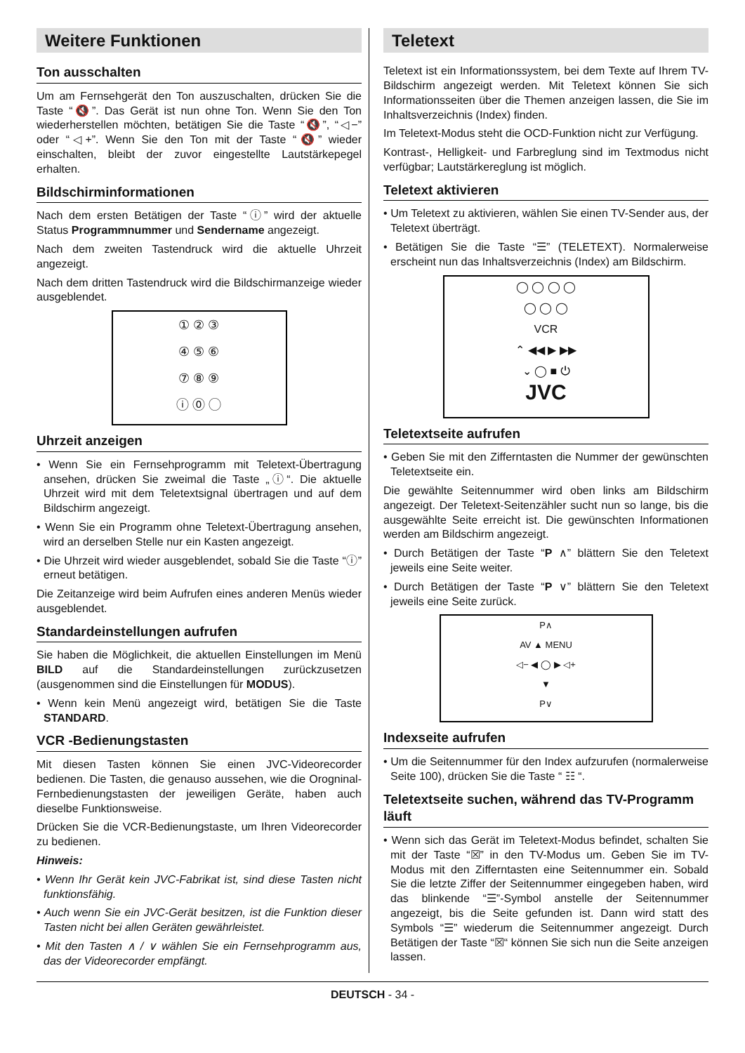Weitere Funktionen
Ton ausschalten
Um am Fernsehgerät den Ton auszuschalten, drücken Sie die Taste “🔇”. Das Gerät ist nun ohne Ton. Wenn Sie den Ton wiederherstellen möchten, betätigen Sie die Taste “🔇”, “◁−” oder “◁+”. Wenn Sie den Ton mit der Taste “🔇” wieder einschalten, bleibt der zuvor eingestellte Lautstärkepegel erhalten.
Bildschirminformationen
Nach dem ersten Betätigen der Taste “ⓘ” wird der aktuelle Status Programmnummer und Sendername angezeigt.
Nach dem zweiten Tastendruck wird die aktuelle Uhrzeit angezeigt.
Nach dem dritten Tastendruck wird die Bildschirmanzeige wieder ausgeblendet.
① ② ③
④ ⑤ ⑥
⑦ ⑧ ⑨
ⓘ ⓪ ◯
Uhrzeit anzeigen
• Wenn Sie ein Fernsehprogramm mit Teletext-Übertragung ansehen, drücken Sie zweimal die Taste „ⓘ“. Die aktuelle Uhrzeit wird mit dem Teletextsignal übertragen und auf dem Bildschirm angezeigt.
• Wenn Sie ein Programm ohne Teletext-Übertragung ansehen, wird an derselben Stelle nur ein Kasten angezeigt.
• Die Uhrzeit wird wieder ausgeblendet, sobald Sie die Taste “ⓘ” erneut betätigen.
Die Zeitanzeige wird beim Aufrufen eines anderen Menüs wieder ausgeblendet.
Standardeinstellungen aufrufen
Sie haben die Möglichkeit, die aktuellen Einstellungen im Menü BILD auf die Standardeinstellungen zurückzusetzen (ausgenommen sind die Einstellungen für MODUS).
• Wenn kein Menü angezeigt wird, betätigen Sie die Taste STANDARD.
VCR -Bedienungstasten
Mit diesen Tasten können Sie einen JVC-Videorecorder bedienen. Die Tasten, die genauso aussehen, wie die Orogninal-Fernbedienungstasten der jeweiligen Geräte, haben auch dieselbe Funktionsweise.
Drücken Sie die VCR-Bedienungstaste, um Ihren Videorecorder zu bedienen.
Hinweis:
• Wenn Ihr Gerät kein JVC-Fabrikat ist, sind diese Tasten nicht funktionsfähig.
• Auch wenn Sie ein JVC-Gerät besitzen, ist die Funktion dieser Tasten nicht bei allen Geräten gewährleistet.
• Mit den Tasten ∧ / ∨ wählen Sie ein Fernsehprogramm aus, das der Videorecorder empfängt.
Teletext
Teletext ist ein Informationssystem, bei dem Texte auf Ihrem TV-Bildschirm angezeigt werden. Mit Teletext können Sie sich Informationsseiten über die Themen anzeigen lassen, die Sie im Inhaltsverzeichnis (Index) finden.
Im Teletext-Modus steht die OCD-Funktion nicht zur Verfügung.
Kontrast-, Helligkeit- und Farbreglung sind im Textmodus nicht verfügbar; Lautstärkereglung ist möglich.
Teletext aktivieren
• Um Teletext zu aktivieren, wählen Sie einen TV-Sender aus, der Teletext überträgt.
• Betätigen Sie die Taste “☰” (TELETEXT). Normalerweise erscheint nun das Inhaltsverzeichnis (Index) am Bildschirm.
◯ ◯ ◯ ◯
◯ ◯ ◯
VCR
⌃ ◀◀ ▶ ▶▶
⌄ ◯ ■ ⏻
JVC
Teletextseite aufrufen
• Geben Sie mit den Zifferntasten die Nummer der gewünschten Teletextseite ein.
Die gewählte Seitennummer wird oben links am Bildschirm angezeigt. Der Teletext-Seitenzähler sucht nun so lange, bis die ausgewählte Seite erreicht ist. Die gewünschten Informationen werden am Bildschirm angezeigt.
• Durch Betätigen der Taste “P ∧” blättern Sie den Teletext jeweils eine Seite weiter.
• Durch Betätigen der Taste “P ∨” blättern Sie den Teletext jeweils eine Seite zurück.
P∧
AV ▲ MENU
◁− ◀ ◯ ▶ ◁+
▼
P∨
Indexseite aufrufen
• Um die Seitennummer für den Index aufzurufen (normalerweise Seite 100), drücken Sie die Taste “ ☷ “.
Teletextseite suchen, während das TV-Programm läuft
• Wenn sich das Gerät im Teletext-Modus befindet, schalten Sie mit der Taste “☒” in den TV-Modus um. Geben Sie im TV-Modus mit den Zifferntasten eine Seitennummer ein. Sobald Sie die letzte Ziffer der Seitennummer eingegeben haben, wird das blinkende “☰”-Symbol anstelle der Seitennummer angezeigt, bis die Seite gefunden ist. Dann wird statt des Symbols “☰” wiederum die Seitennummer angezeigt. Durch Betätigen der Taste “☒“ können Sie sich nun die Seite anzeigen lassen.
DEUTSCH - 34 -